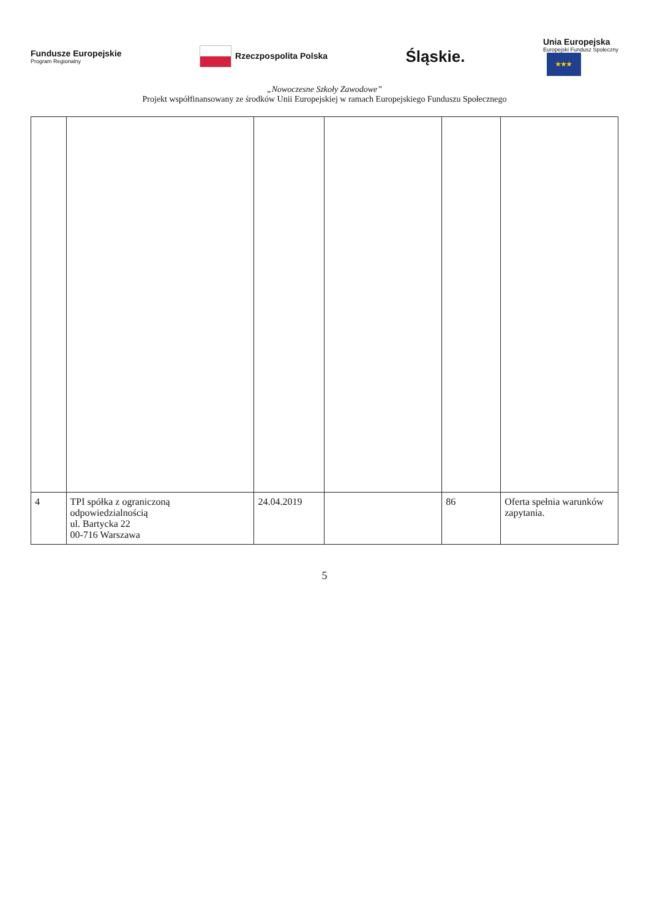Fundusze Europejskie
Program Regionalny
Rzeczpospolita Polska
Śląskie.
Unia Europejska
Europejski Fundusz Społeczny
★★★
„Nowoczesne Szkoły Zawodowe”
Projekt współfinansowany ze środków Unii Europejskiej w ramach Europejskiego Funduszu Społecznego
| 4 | TPI spółka z ograniczoną odpowiedzialnością ul. Bartycka 22 00-716 Warszawa | 24.04.2019 | | 86 | Oferta spełnia warunków zapytania. |
5